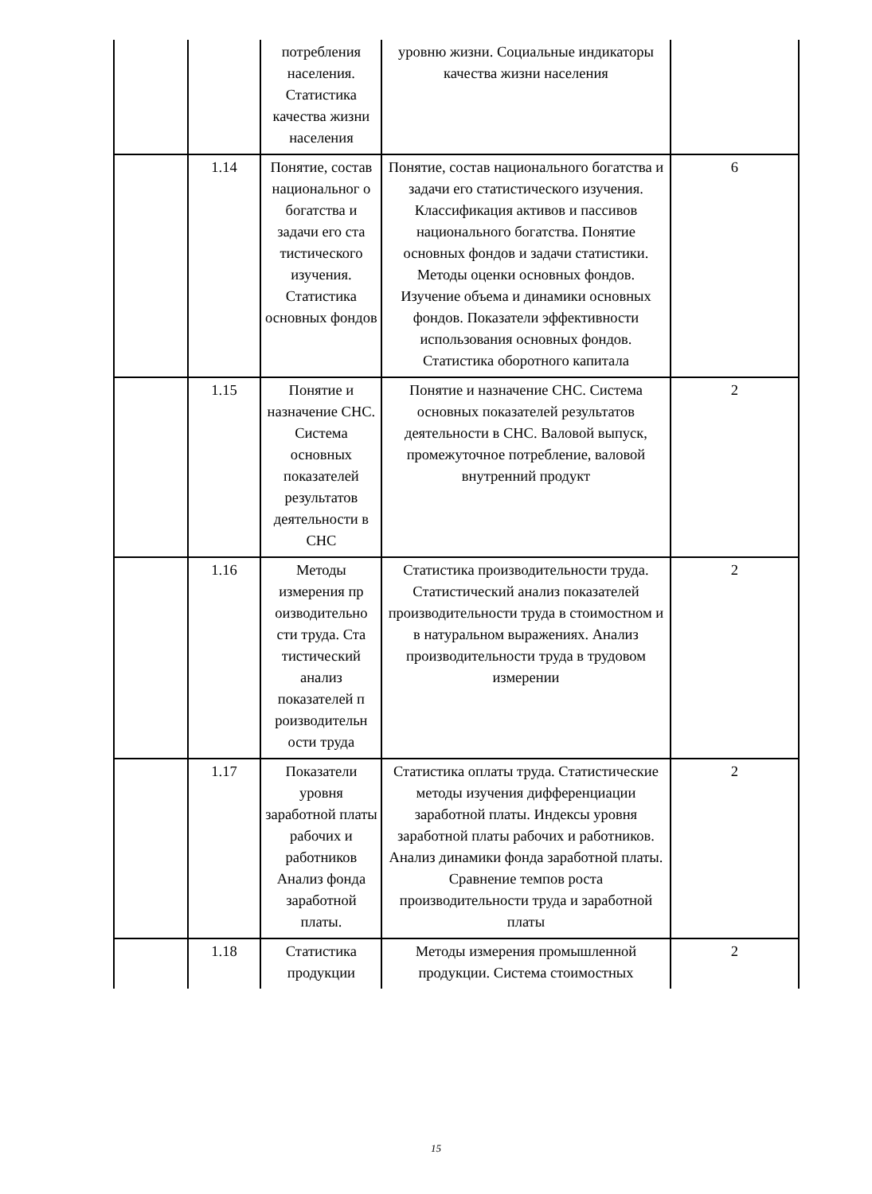| | | потребления населения. Статистика качества жизни населения | уровню жизни. Социальные индикаторы качества жизни населения | |
| | 1.14 | Понятие, состав национальног о богатства и задачи его ста тистического изучения. Статистика основных фондов | Понятие, состав национального богатства и задачи его статистического изучения. Классификация активов и пассивов национального богатства. Понятие основных фондов и задачи статистики. Методы оценки основных фондов. Изучение объема и динамики основных фондов. Показатели эффективности использования основных фондов. Статистика оборотного капитала | 6 |
| | 1.15 | Понятие и назначение СНС. Система основных показателей результатов деятельности в СНС | Понятие и назначение СНС. Система основных показателей результатов деятельности в СНС. Валовой выпуск, промежуточное потребление, валовой внутренний продукт | 2 |
| | 1.16 | Методы измерения пр оизводительно сти труда. Ста тистический анализ показателей п роизводительн ости труда | Статистика производительности труда. Статистический анализ показателей производительности труда в стоимостном и в натуральном выражениях. Анализ производительности труда в трудовом измерении | 2 |
| | 1.17 | Показатели уровня заработной платы рабочих и работников Анализ фонда заработной платы. | Статистика оплаты труда. Статистические методы изучения дифференциации заработной платы. Индексы уровня заработной платы рабочих и работников. Анализ динамики фонда заработной платы. Сравнение темпов роста производительности труда и заработной платы | 2 |
| | 1.18 | Статистика продукции | Методы измерения промышленной продукции. Система стоимостных | 2 |
15